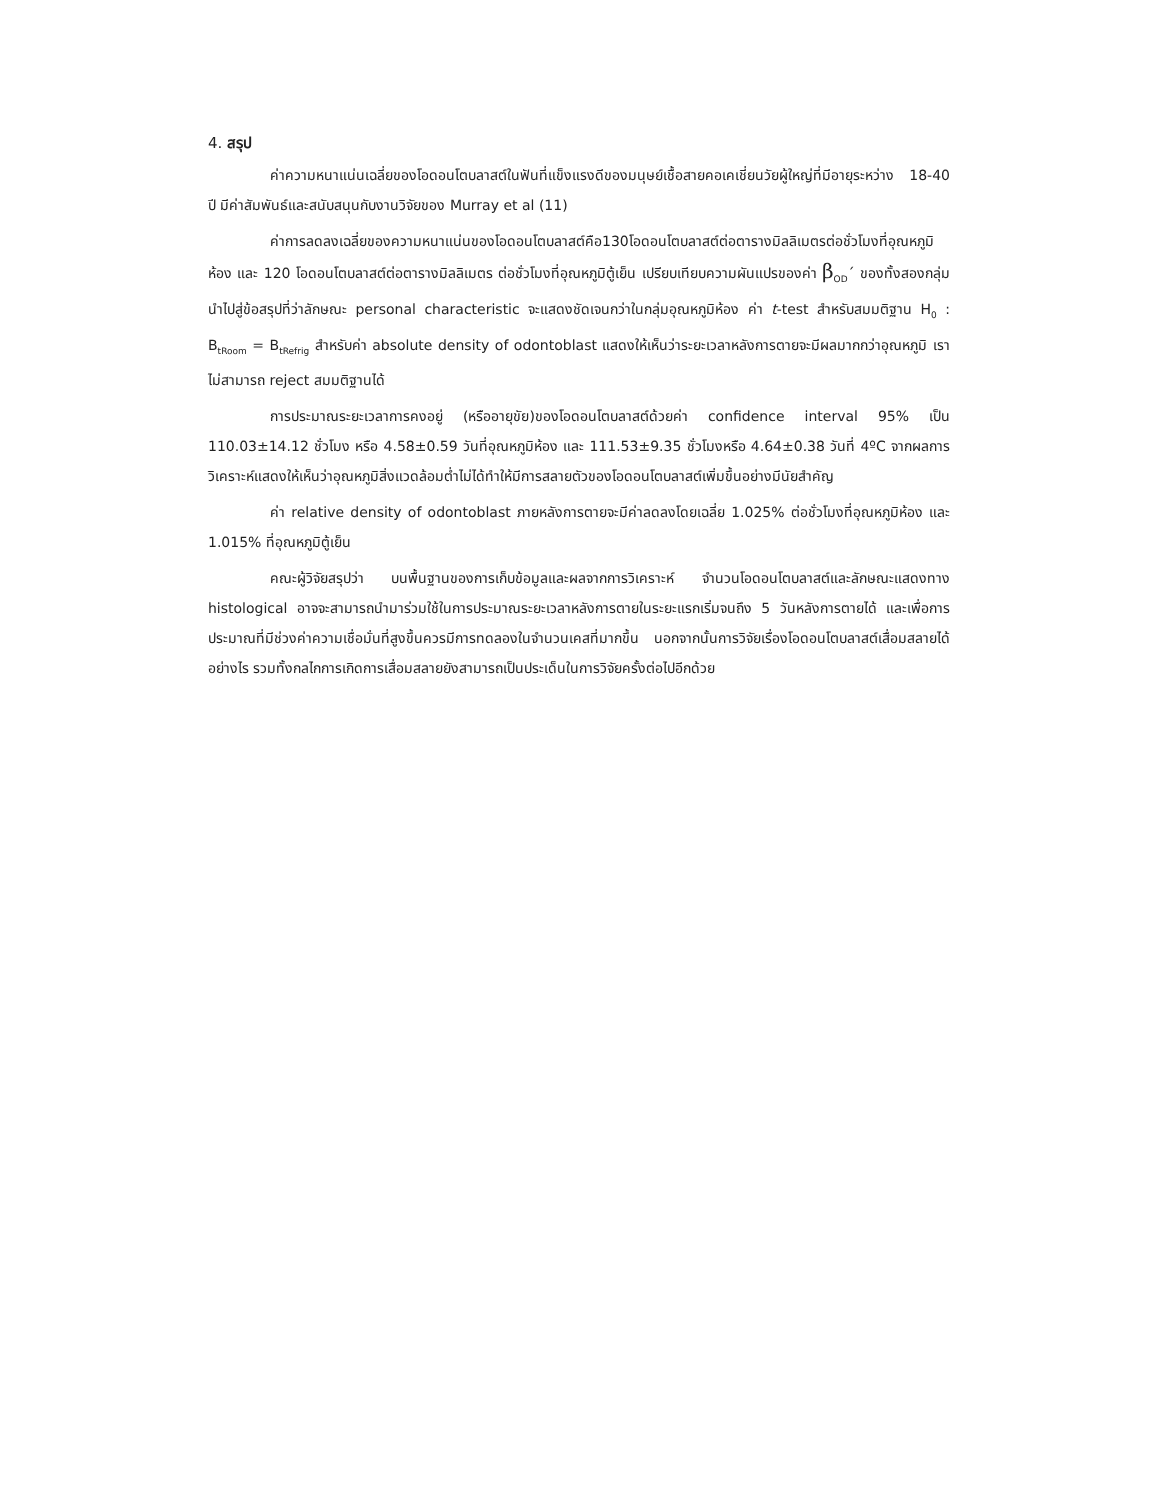4. สรุป
ค่าความหนาแน่นเฉลี่ยของโอดอนโตบลาสต์ในฟันที่แข็งแรงดีของมนุษย์เชื้อสายคอเคเชี่ยนวัยผู้ใหญ่ที่มีอายุระหว่าง 18-40 ปี มีค่าสัมพันธ์และสนับสนุนกับงานวิจัยของ Murray et al (11)
ค่าการลดลงเฉลี่ยของความหนาแน่นของโอดอนโตบลาสต์คือ130โอดอนโตบลาสต์ต่อตารางมิลลิเมตรต่อชั่วโมงที่อุณหภูมิห้อง และ 120 โอดอนโตบลาสต์ต่อตารางมิลลิเมตร ต่อชั่วโมงที่อุณหภูมิตู้เย็น เปรียบเทียบความผันแปรของค่า β<sub>OD</sub>´ ของทั้งสองกลุ่มนำไปสู่ข้อสรุปที่ว่าลักษณะ personal characteristic จะแสดงชัดเจนกว่าในกลุ่มอุณหภูมิห้อง ค่า t-test สำหรับสมมติฐาน H<sub>0</sub> : B<sub>tRoom</sub> = B<sub>tRefrig</sub> สำหรับค่า absolute density of odontoblast แสดงให้เห็นว่าระยะเวลาหลังการตายจะมีผลมากกว่าอุณหภูมิ เราไม่สามารถ reject สมมติฐานได้
การประมาณระยะเวลาการคงอยู่ (หรืออายุขัย)ของโอดอนโตบลาสต์ด้วยค่า confidence interval 95% เป็น 110.03±14.12 ชั่วโมง หรือ 4.58±0.59 วันที่อุณหภูมิห้อง และ 111.53±9.35 ชั่วโมงหรือ 4.64±0.38 วันที่ 4ºC จากผลการวิเคราะห์แสดงให้เห็นว่าอุณหภูมิสิ่งแวดล้อมต่ำไม่ได้ทำให้มีการสลายตัวของโอดอนโตบลาสต์เพิ่มขึ้นอย่างมีนัยสำคัญ
ค่า relative density of odontoblast ภายหลังการตายจะมีค่าลดลงโดยเฉลี่ย 1.025% ต่อชั่วโมงที่อุณหภูมิห้อง และ 1.015% ที่อุณหภูมิตู้เย็น
คณะผู้วิจัยสรุปว่า บนพื้นฐานของการเก็บข้อมูลและผลจากการวิเคราะห์ จำนวนโอดอนโตบลาสต์และลักษณะแสดงทาง histological อาจจะสามารถนำมาร่วมใช้ในการประมาณระยะเวลาหลังการตายในระยะแรกเริ่มจนถึง 5 วันหลังการตายได้ และเพื่อการประมาณที่มีช่วงค่าความเชื่อมั่นที่สูงขึ้นควรมีการทดลองในจำนวนเคสที่มากขึ้น นอกจากนั้นการวิจัยเรื่องโอดอนโตบลาสต์เสื่อมสลายได้อย่างไร รวมทั้งกลไกการเกิดการเสื่อมสลายยังสามารถเป็นประเด็นในการวิจัยครั้งต่อไปอีกด้วย